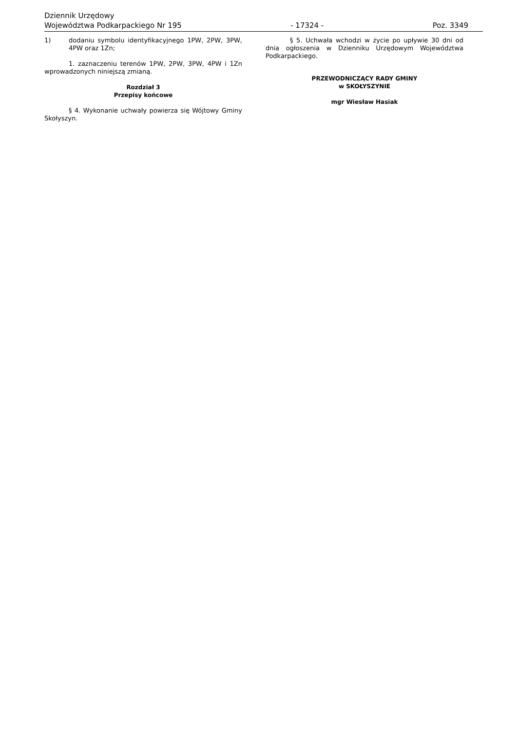Dziennik Urzędowy
Województwa Podkarpackiego Nr 195 - 17324 - Poz. 3349
1) dodaniu symbolu identyfikacyjnego 1PW, 2PW, 3PW, 4PW oraz 1Zn;
1. zaznaczeniu terenów 1PW, 2PW, 3PW, 4PW i 1Zn wprowadzonych niniejszą zmianą.
Rozdział 3
Przepisy końcowe
§ 4. Wykonanie uchwały powierza się Wójtowy Gminy Skołyszyn.
§ 5. Uchwała wchodzi w życie po upływie 30 dni od dnia ogłoszenia w Dzienniku Urzędowym Województwa Podkarpackiego.
PRZEWODNICZĄCY RADY GMINY
w SKOŁYSZYNIE
mgr Wiesław Hasiak